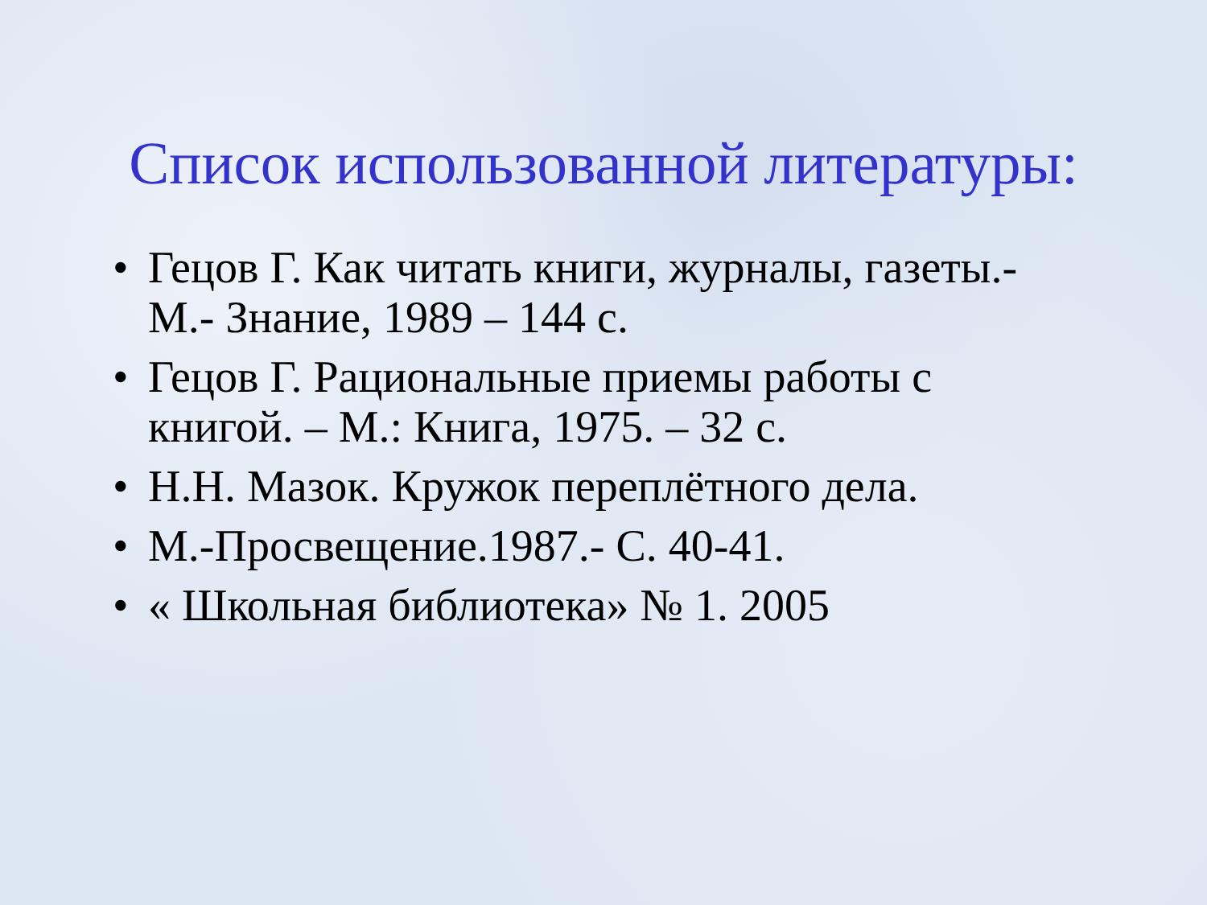Список использованной литературы:
• Гецов Г. Как читать книги, журналы, газеты.- М.- Знание, 1989 – 144 с.
• Гецов Г. Рациональные приемы работы с книгой. – М.: Книга, 1975. – 32 с.
• Н.Н. Мазок. Кружок переплётного дела.
• М.-Просвещение.1987.- С. 40-41.
• « Школьная библиотека» № 1. 2005